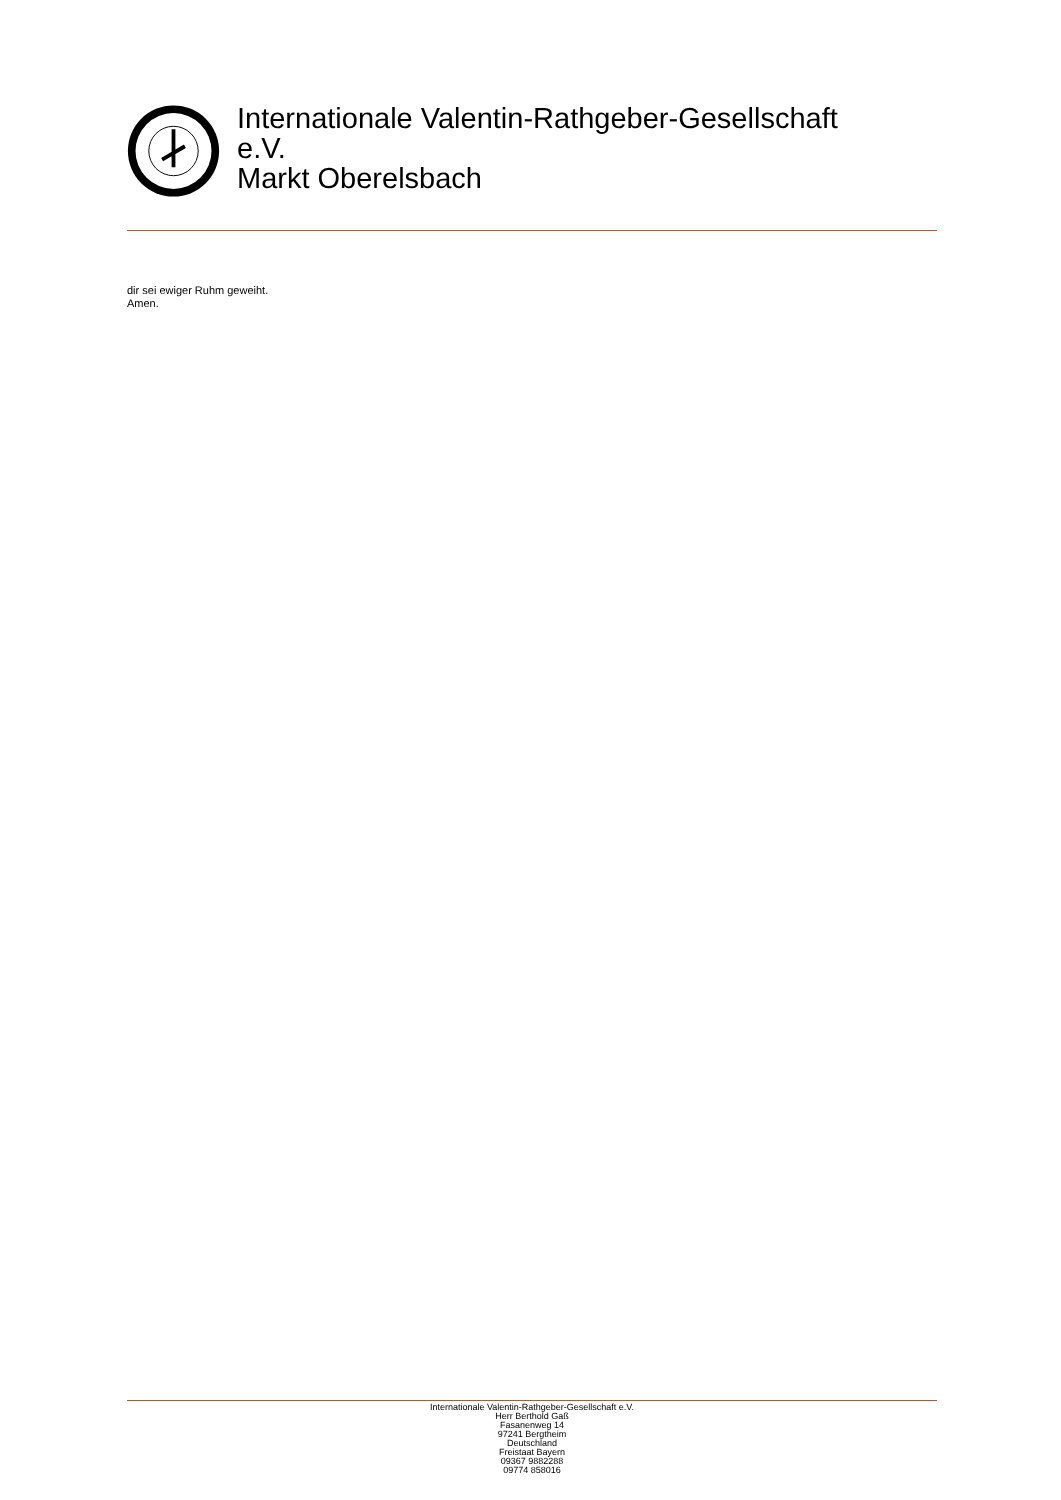Internationale Valentin-Rathgeber-Gesellschaft
e.V.
Markt Oberelsbach
dir sei ewiger Ruhm geweiht.
Amen.
Internationale Valentin-Rathgeber-Gesellschaft e.V.
Herr Berthold Gaß
Fasanenweg 14
97241 Bergtheim
Deutschland
Freistaat Bayern
09367 9882288
09774 858016